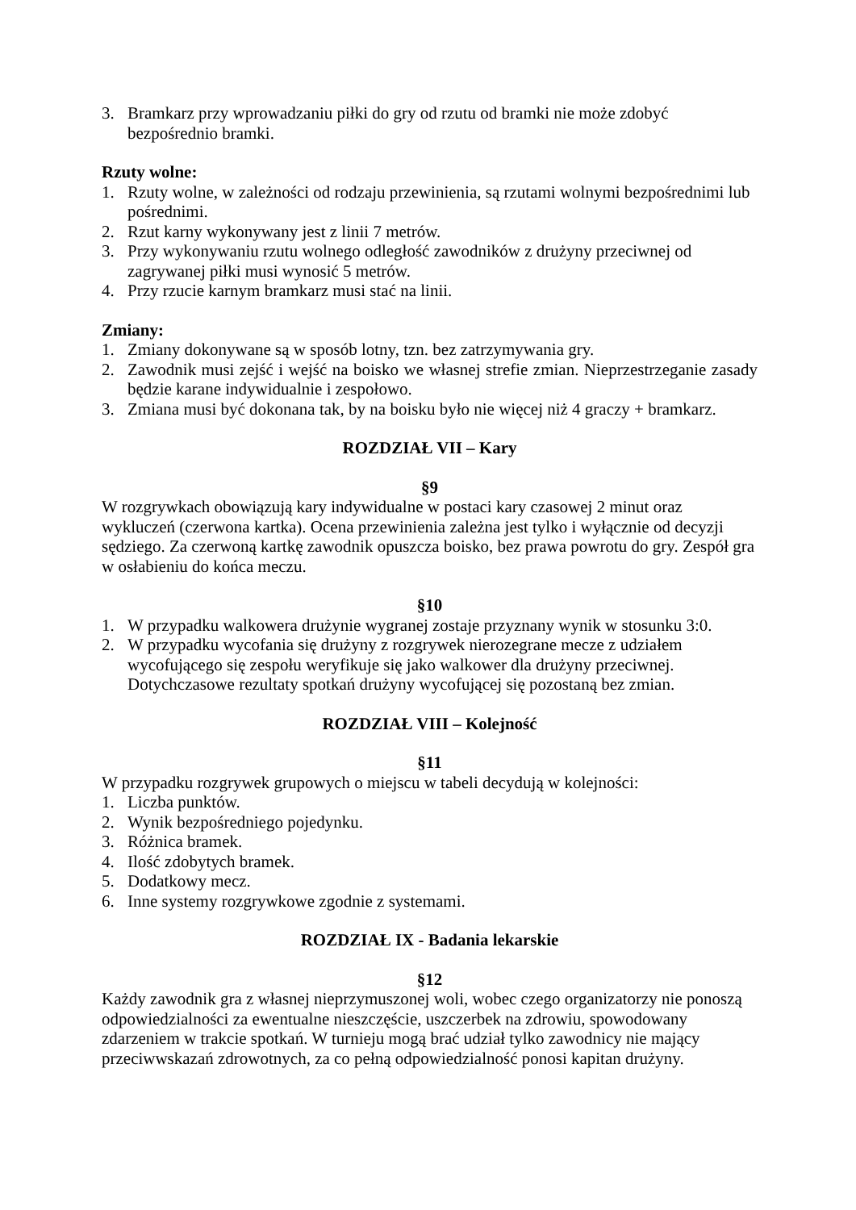3. Bramkarz przy wprowadzaniu piłki do gry od rzutu od bramki nie może zdobyć bezpośrednio bramki.
Rzuty wolne:
1. Rzuty wolne, w zależności od rodzaju przewinienia, są rzutami wolnymi bezpośrednimi lub pośrednimi.
2. Rzut karny wykonywany jest z linii 7 metrów.
3. Przy wykonywaniu rzutu wolnego odległość zawodników z drużyny przeciwnej od zagrywanej piłki musi wynosić 5 metrów.
4. Przy rzucie karnym bramkarz musi stać na linii.
Zmiany:
1. Zmiany dokonywane są w sposób lotny, tzn. bez zatrzymywania gry.
2. Zawodnik musi zejść i wejść na boisko we własnej strefie zmian. Nieprzestrzeganie zasady będzie karane indywidualnie i zespołowo.
3. Zmiana musi być dokonana tak, by na boisku było nie więcej niż 4 graczy + bramkarz.
ROZDZIAŁ VII – Kary
§9
W rozgrywkach obowiązują kary indywidualne w postaci kary czasowej 2 minut oraz wykluczeń (czerwona kartka). Ocena przewinienia zależna jest tylko i wyłącznie od decyzji sędziego. Za czerwoną kartkę zawodnik opuszcza boisko, bez prawa powrotu do gry. Zespół gra w osłabieniu do końca meczu.
§10
1. W przypadku walkowera drużynie wygranej zostaje przyznany wynik w stosunku 3:0.
2. W przypadku wycofania się drużyny z rozgrywek nierozegrane mecze z udziałem wycofującego się zespołu weryfikuje się jako walkower dla drużyny przeciwnej. Dotychczasowe rezultaty spotkań drużyny wycofującej się pozostaną bez zmian.
ROZDZIAŁ VIII – Kolejność
§11
W przypadku rozgrywek grupowych o miejscu w tabeli decydują w kolejności:
1. Liczba punktów.
2. Wynik bezpośredniego pojedynku.
3. Różnica bramek.
4. Ilość zdobytych bramek.
5. Dodatkowy mecz.
6. Inne systemy rozgrywkowe zgodnie z systemami.
ROZDZIAŁ IX - Badania lekarskie
§12
Każdy zawodnik gra z własnej nieprzymuszonej woli, wobec czego organizatorzy nie ponoszą odpowiedzialności za ewentualne nieszczęście, uszczerbek na zdrowiu, spowodowany zdarzeniem w trakcie spotkań. W turnieju mogą brać udział tylko zawodnicy nie mający przeciwwskazań zdrowotnych, za co pełną odpowiedzialność ponosi kapitan drużyny.